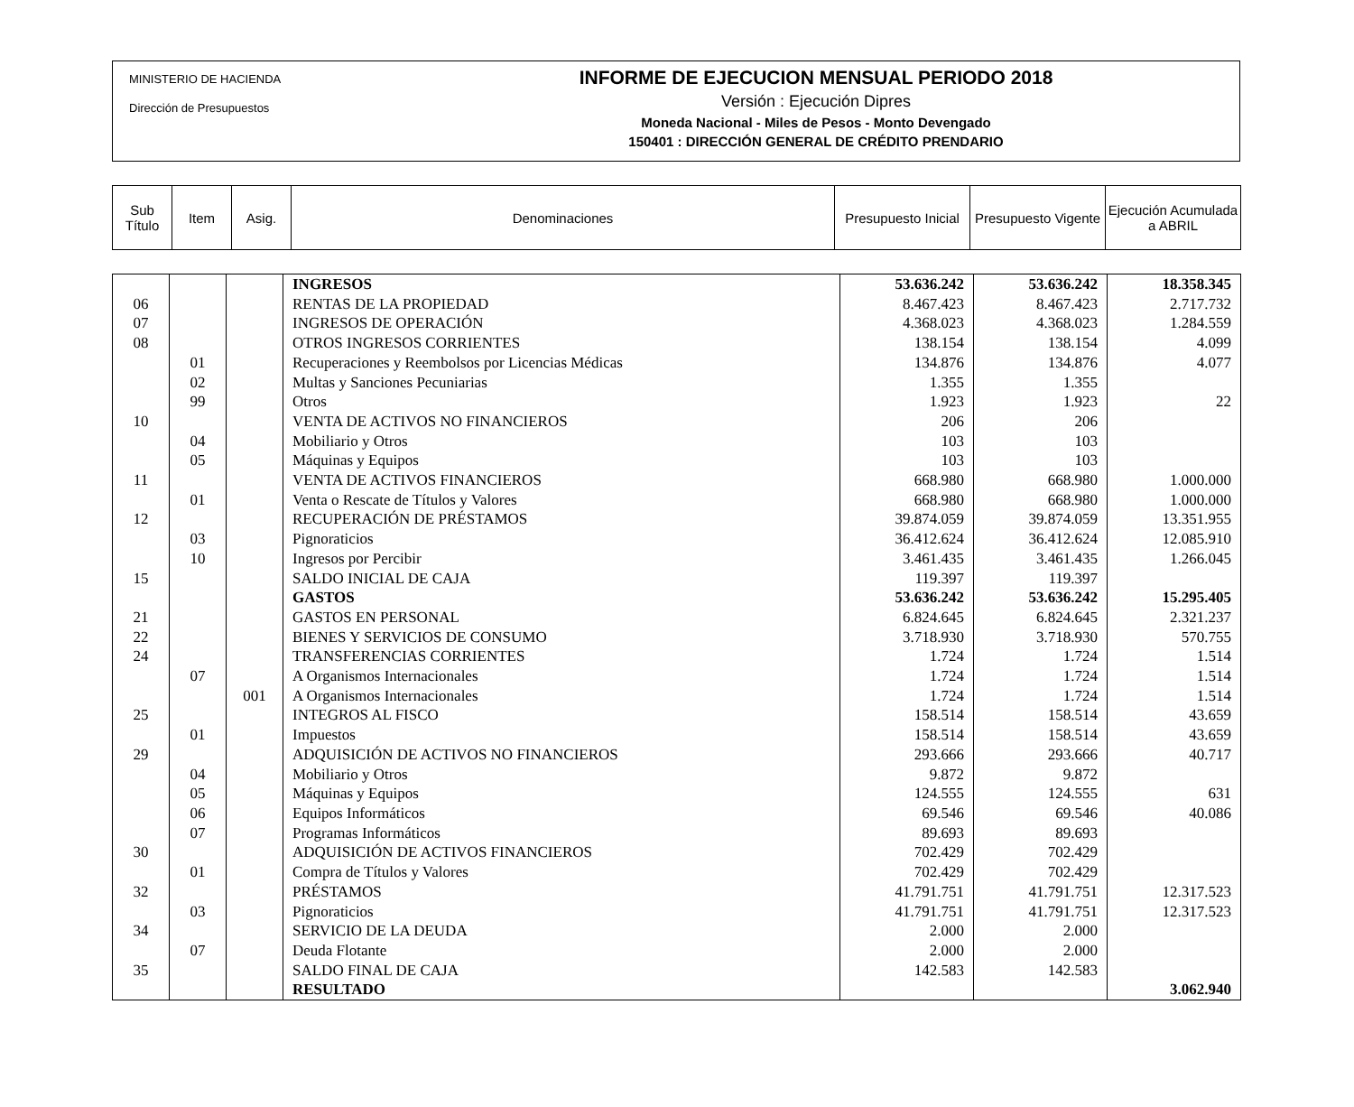MINISTERIO DE HACIENDA
Dirección de Presupuestos
INFORME DE EJECUCION MENSUAL PERIODO 2018
Versión : Ejecución Dipres
Moneda Nacional - Miles de Pesos - Monto Devengado
150401 : DIRECCIÓN GENERAL DE CRÉDITO PRENDARIO
| Sub Título | Item | Asig. | Denominaciones | Presupuesto Inicial | Presupuesto Vigente | Ejecución Acumulada a ABRIL |
| | | | INGRESOS | 53.636.242 | 53.636.242 | 18.358.345 |
| 06 | | | RENTAS DE LA PROPIEDAD | 8.467.423 | 8.467.423 | 2.717.732 |
| 07 | | | INGRESOS DE OPERACIÓN | 4.368.023 | 4.368.023 | 1.284.559 |
| 08 | | | OTROS INGRESOS CORRIENTES | 138.154 | 138.154 | 4.099 |
| | 01 | | Recuperaciones y Reembolsos por Licencias Médicas | 134.876 | 134.876 | 4.077 |
| | 02 | | Multas y Sanciones Pecuniarias | 1.355 | 1.355 | |
| | 99 | | Otros | 1.923 | 1.923 | 22 |
| 10 | | | VENTA DE ACTIVOS NO FINANCIEROS | 206 | 206 | |
| | 04 | | Mobiliario y Otros | 103 | 103 | |
| | 05 | | Máquinas y Equipos | 103 | 103 | |
| 11 | | | VENTA DE ACTIVOS FINANCIEROS | 668.980 | 668.980 | 1.000.000 |
| | 01 | | Venta o Rescate de Títulos y Valores | 668.980 | 668.980 | 1.000.000 |
| 12 | | | RECUPERACIÓN DE PRÉSTAMOS | 39.874.059 | 39.874.059 | 13.351.955 |
| | 03 | | Pignoraticios | 36.412.624 | 36.412.624 | 12.085.910 |
| | 10 | | Ingresos por Percibir | 3.461.435 | 3.461.435 | 1.266.045 |
| 15 | | | SALDO INICIAL DE CAJA | 119.397 | 119.397 | |
| | | | GASTOS | 53.636.242 | 53.636.242 | 15.295.405 |
| 21 | | | GASTOS EN PERSONAL | 6.824.645 | 6.824.645 | 2.321.237 |
| 22 | | | BIENES Y SERVICIOS DE CONSUMO | 3.718.930 | 3.718.930 | 570.755 |
| 24 | | | TRANSFERENCIAS CORRIENTES | 1.724 | 1.724 | 1.514 |
| | 07 | | A Organismos Internacionales | 1.724 | 1.724 | 1.514 |
| | | 001 | A Organismos Internacionales | 1.724 | 1.724 | 1.514 |
| 25 | | | INTEGROS AL FISCO | 158.514 | 158.514 | 43.659 |
| | 01 | | Impuestos | 158.514 | 158.514 | 43.659 |
| 29 | | | ADQUISICIÓN DE ACTIVOS NO FINANCIEROS | 293.666 | 293.666 | 40.717 |
| | 04 | | Mobiliario y Otros | 9.872 | 9.872 | |
| | 05 | | Máquinas y Equipos | 124.555 | 124.555 | 631 |
| | 06 | | Equipos Informáticos | 69.546 | 69.546 | 40.086 |
| | 07 | | Programas Informáticos | 89.693 | 89.693 | |
| 30 | | | ADQUISICIÓN DE ACTIVOS FINANCIEROS | 702.429 | 702.429 | |
| | 01 | | Compra de Títulos y Valores | 702.429 | 702.429 | |
| 32 | | | PRÉSTAMOS | 41.791.751 | 41.791.751 | 12.317.523 |
| | 03 | | Pignoraticios | 41.791.751 | 41.791.751 | 12.317.523 |
| 34 | | | SERVICIO DE LA DEUDA | 2.000 | 2.000 | |
| | 07 | | Deuda Flotante | 2.000 | 2.000 | |
| 35 | | | SALDO FINAL DE CAJA | 142.583 | 142.583 | |
| | | | RESULTADO | | | 3.062.940 |